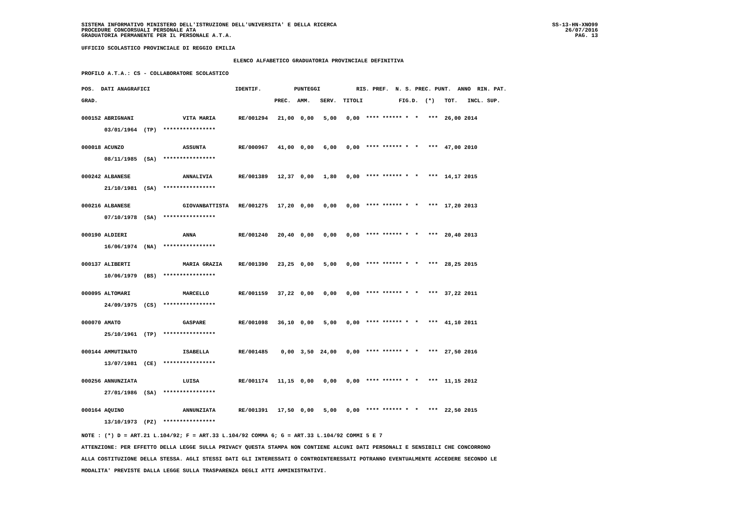SISTEMA INFORMATIVO MINISTERO DELL'ISTRUZIONE DELL'UNIVERSITA' E DELLA RICERCA
PROCEDURE CONCORSUALI PERSONALE ATA
GRADUATORIA PERMANENTE PER IL PERSONALE A.T.A.
SS-13-HN-XNO99
26/07/2016
PAG. 13
UFFICIO SCOLASTICO PROVINCIALE DI REGGIO EMILIA
ELENCO ALFABETICO GRADUATORIA PROVINCIALE DEFINITIVA
PROFILO A.T.A.: CS - COLLABORATORE SCOLASTICO
| POS. DATI ANAGRAFICI IDENTIF. PUNTEGGI RIS. PREF. N. S. PREC. PUNT. ANNO RIN. PAT. |
| --- |
| GRAD. PREC. AMM. SERV. TITOLI FIG.D. (*) TOT. INCL. SUP. |
| 000152 ABRIGNANI VITA MARIA RE/001294 21,00 0,00 5,00 0,00 **** ****** * * *** 26,00 2014 |
| 03/01/1964 (TP) **************** |
| 000018 ACUNZO ASSUNTA RE/000967 41,00 0,00 6,00 0,00 **** ****** * * *** 47,00 2010 |
| 08/11/1985 (SA) **************** |
| 000242 ALBANESE ANNALIVIA RE/001389 12,37 0,00 1,80 0,00 **** ****** * * *** 14,17 2015 |
| 21/10/1981 (SA) **************** |
| 000216 ALBANESE GIOVANBATTISTA RE/001275 17,20 0,00 0,00 0,00 **** ****** * * *** 17,20 2013 |
| 07/10/1978 (SA) **************** |
| 000190 ALDIERI ANNA RE/001240 20,40 0,00 0,00 0,00 **** ****** * * *** 20,40 2013 |
| 16/06/1974 (NA) **************** |
| 000137 ALIBERTI MARIA GRAZIA RE/001390 23,25 0,00 5,00 0,00 **** ****** * * *** 28,25 2015 |
| 10/06/1979 (BS) **************** |
| 000095 ALTOMARI MARCELLO RE/001159 37,22 0,00 0,00 0,00 **** ****** * * *** 37,22 2011 |
| 24/09/1975 (CS) **************** |
| 000070 AMATO GASPARE RE/001098 36,10 0,00 5,00 0,00 **** ****** * * *** 41,10 2011 |
| 25/10/1961 (TP) **************** |
| 000144 AMMUTINATO ISABELLA RE/001485 0,00 3,50 24,00 0,00 **** ****** * * *** 27,50 2016 |
| 13/07/1981 (CE) **************** |
| 000256 ANNUNZIATA LUISA RE/001174 11,15 0,00 0,00 0,00 **** ****** * * *** 11,15 2012 |
| 27/01/1986 (SA) **************** |
| 000164 AQUINO ANNUNZIATA RE/001391 17,50 0,00 5,00 0,00 **** ****** * * *** 22,50 2015 |
| 13/10/1973 (PZ) **************** |
NOTE : (*) D = ART.21 L.104/92; F = ART.33 L.104/92 COMMA 6; G = ART.33 L.104/92 COMMI 5 E 7
ATTENZIONE: PER EFFETTO DELLA LEGGE SULLA PRIVACY QUESTA STAMPA NON CONTIENE ALCUNI DATI PERSONALI E SENSIBILI CHE CONCORRONO
ALLA COSTITUZIONE DELLA STESSA. AGLI STESSI DATI GLI INTERESSATI O CONTROINTERESSATI POTRANNO EVENTUALMENTE ACCEDERE SECONDO LE
MODALITA' PREVISTE DALLA LEGGE SULLA TRASPARENZA DEGLI ATTI AMMINISTRATIVI.